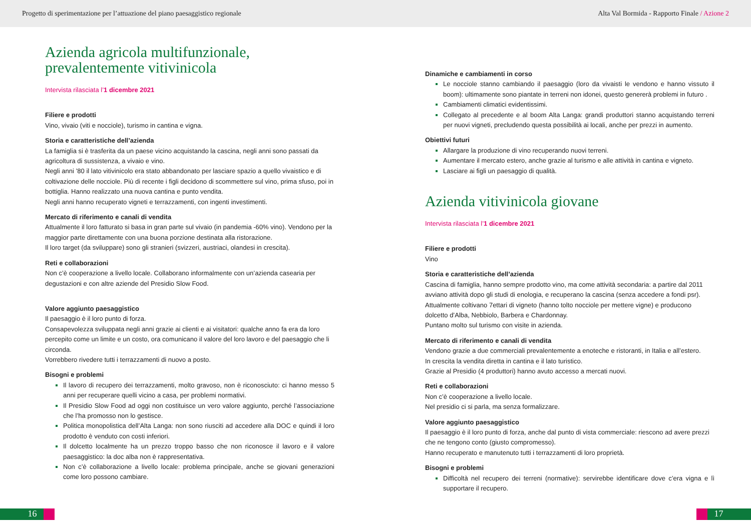Progetto di sperimentazione per l’attuazione del piano paesaggistico regionale Alta Val Bormida - Rapporto Finale / Azione 2
Azienda agricola multifunzionale, prevalentemente vitivinicola
Intervista rilasciata l’1 dicembre 2021
Filiere e prodotti
Vino, vivaio (viti e nocciole), turismo in cantina e vigna.
Storia e caratteristiche dell’azienda
La famiglia si è trasferita da un paese vicino acquistando la cascina, negli anni sono passati da agricoltura di sussistenza, a vivaio e vino.
Negli anni ’80 il lato vitivinicolo era stato abbandonato per lasciare spazio a quello vivaistico e di coltivazione delle nocciole. Più di recente i figli decidono di scommettere sul vino, prima sfuso, poi in bottiglia. Hanno realizzato una nuova cantina e punto vendita.
Negli anni hanno recuperato vigneti e terrazzamenti, con ingenti investimenti.
Mercato di riferimento e canali di vendita
Attualmente il loro fatturato si basa in gran parte sul vivaio (in pandemia -60% vino). Vendono per la maggior parte direttamente con una buona porzione destinata alla ristorazione.
Il loro target (da sviluppare) sono gli stranieri (svizzeri, austriaci, olandesi in crescita).
Reti e collaborazioni
Non c’è cooperazione a livello locale. Collaborano informalmente con un’azienda casearia per degustazioni e con altre aziende del Presidio Slow Food.
Valore aggiunto paesaggistico
Il paesaggio è il loro punto di forza.
Consapevolezza sviluppata negli anni grazie ai clienti e ai visitatori: qualche anno fa era da loro percepito come un limite e un costo, ora comunicano il valore del loro lavoro e del paesaggio che li circonda.
Vorrebbero rivedere tutti i terrazzamenti di nuovo a posto.
Bisogni e problemi
Il lavoro di recupero dei terrazzamenti, molto gravoso, non è riconosciuto: ci hanno messo 5 anni per recuperare quelli vicino a casa, per problemi normativi.
Il Presidio Slow Food ad oggi non costituisce un vero valore aggiunto, perché l’associazione che l’ha promosso non lo gestisce.
Politica monopolistica dell’Alta Langa: non sono riusciti ad accedere alla DOC e quindi il loro prodotto è venduto con costi inferiori.
Il dolcetto localmente ha un prezzo troppo basso che non riconosce il lavoro e il valore paesaggistico: la doc alba non è rappresentativa.
Non c’è collaborazione a livello locale: problema principale, anche se giovani generazioni come loro possono cambiare.
Dinamiche e cambiamenti in corso
Le nocciole stanno cambiando il paesaggio (loro da vivaisti le vendono e hanno vissuto il boom): ultimamente sono piantate in terreni non idonei, questo genererà problemi in futuro .
Cambiamenti climatici evidentissimi.
Collegato al precedente e al boom Alta Langa: grandi produttori stanno acquistando terreni per nuovi vigneti, precludendo questa possibilità ai locali, anche per prezzi in aumento.
Obiettivi futuri
Allargare la produzione di vino recuperando nuovi terreni.
Aumentare il mercato estero, anche grazie al turismo e alle attività in cantina e vigneto.
Lasciare ai figli un paesaggio di qualità.
Azienda vitivinicola giovane
Intervista rilasciata l’1 dicembre 2021
Filiere e prodotti
Vino
Storia e caratteristiche dell’azienda
Cascina di famiglia, hanno sempre prodotto vino, ma come attività secondaria: a partire dal 2011 avviano attività dopo gli studi di enologia, e recuperano la cascina (senza accedere a fondi psr).
Attualmente coltivano 7ettari di vigneto (hanno tolto nocciole per mettere vigne) e producono dolcetto d’Alba, Nebbiolo, Barbera e Chardonnay.
Puntano molto sul turismo con visite in azienda.
Mercato di riferimento e canali di vendita
Vendono grazie a due commerciali prevalentemente a enoteche e ristoranti, in Italia e all’estero.
In crescita la vendita diretta in cantina e il lato turistico.
Grazie al Presidio (4 produttori) hanno avuto accesso a mercati nuovi.
Reti e collaborazioni
Non c’è cooperazione a livello locale.
Nel presidio ci si parla, ma senza formalizzare.
Valore aggiunto paesaggistico
Il paesaggio è il loro punto di forza, anche dal punto di vista commerciale: riescono ad avere prezzi che ne tengono conto (giusto compromesso).
Hanno recuperato e manutenuto tutti i terrazzamenti di loro proprietà.
Bisogni e problemi
Difficoltà nel recupero dei terreni (normative): servirebbe identificare dove c’era vigna e lì supportare il recupero.
16 17